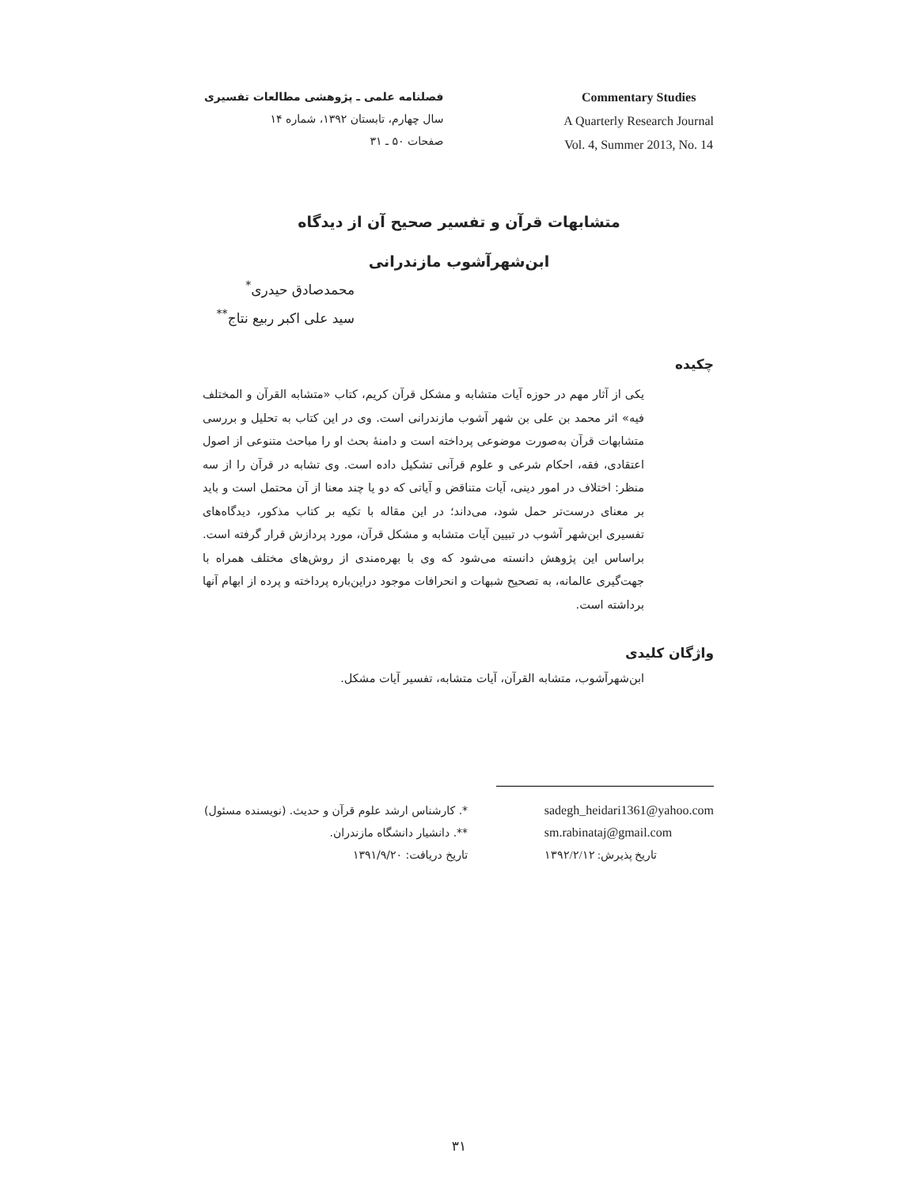فصلنامه علمی ـ پژوهشی مطالعات تفسیری
سال چهارم، تابستان ۱۳۹۲، شماره ۱۴
صفحات ۵۰ ـ ۳۱
Commentary Studies
A Quarterly Research Journal
Vol. 4, Summer 2013, No. 14
متشابهات قرآن و تفسیر صحیح آن از دیدگاه
ابن‌شهرآشوب مازندرانی
محمدصادق حیدری<sup>*</sup>
سید علی اکبر ربیع نتاج<sup>**</sup>
چکیده
یکی از آثار مهم در حوزه آیات متشابه و مشکل قرآن کریم، کتاب «متشابه القرآن و المختلف فیه» اثر محمد بن علی بن شهر آشوب مازندرانی است. وی در این کتاب به تحلیل و بررسی متشابهات قرآن به‌صورت موضوعی پرداخته است و دامنهٔ بحث او را مباحث متنوعی از اصول اعتقادی، فقه، احکام شرعی و علوم قرآنی تشکیل داده است. وی تشابه در قرآن را از سه منظر: اختلاف در امور دینی، آیات متناقض و آیاتی که دو یا چند معنا از آن محتمل است و باید بر معنای درست‌تر حمل شود، می‌داند؛ در این مقاله با تکیه بر کتاب مذکور، دیدگاه‌های تفسیری ابن‌شهر آشوب در تبیین آیات متشابه و مشکل قرآن، مورد پردازش قرار گرفته است. براساس این پژوهش دانسته می‌شود که وی با بهره‌مندی از روش‌های مختلف همراه با جهت‌گیری عالمانه، به تصحیح شبهات و انحرافات موجود دراین‌باره پرداخته و پرده از ابهام آنها برداشته است.
واژگان کلیدی
ابن‌شهرآشوب، متشابه القرآن، آیات متشابه، تفسیر آیات مشکل.
*. کارشناس ارشد علوم قرآن و حدیث. (نویسنده مسئول)
**. دانشیار دانشگاه مازندران.
تاریخ دریافت: ۱۳۹۱/۹/۲۰
sadegh_heidari1361@yahoo.com
sm.rabinataj@gmail.com
تاریخ پذیرش: ۱۳۹۲/۲/۱۲
۳۱